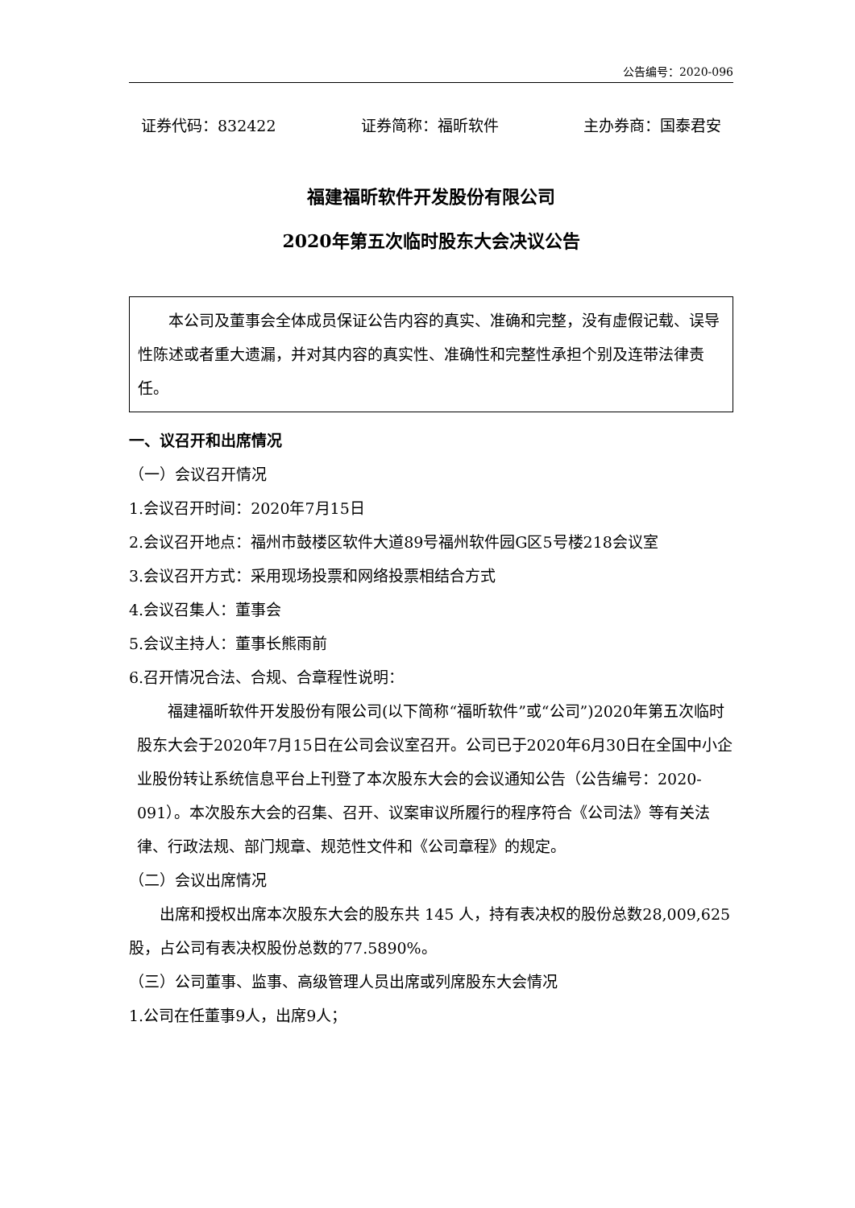公告编号：2020-096
证券代码：832422 证券简称：福昕软件 主办券商：国泰君安
福建福昕软件开发股份有限公司
2020年第五次临时股东大会决议公告
本公司及董事会全体成员保证公告内容的真实、准确和完整，没有虚假记载、误导性陈述或者重大遗漏，并对其内容的真实性、准确性和完整性承担个别及连带法律责任。
一、议召开和出席情况
（一）会议召开情况
1.会议召开时间：2020年7月15日
2.会议召开地点：福州市鼓楼区软件大道89号福州软件园G区5号楼218会议室
3.会议召开方式：采用现场投票和网络投票相结合方式
4.会议召集人：董事会
5.会议主持人：董事长熊雨前
6.召开情况合法、合规、合章程性说明：
福建福昕软件开发股份有限公司(以下简称“福昕软件”或“公司”)2020年第五次临时股东大会于2020年7月15日在公司会议室召开。公司已于2020年6月30日在全国中小企业股份转让系统信息平台上刊登了本次股东大会的会议通知公告（公告编号：2020-091）。本次股东大会的召集、召开、议案审议所履行的程序符合《公司法》等有关法律、行政法规、部门规章、规范性文件和《公司章程》的规定。
（二）会议出席情况
出席和授权出席本次股东大会的股东共 145 人，持有表决权的股份总数28,009,625股，占公司有表决权股份总数的77.5890%。
（三）公司董事、监事、高级管理人员出席或列席股东大会情况
1.公司在任董事9人，出席9人；